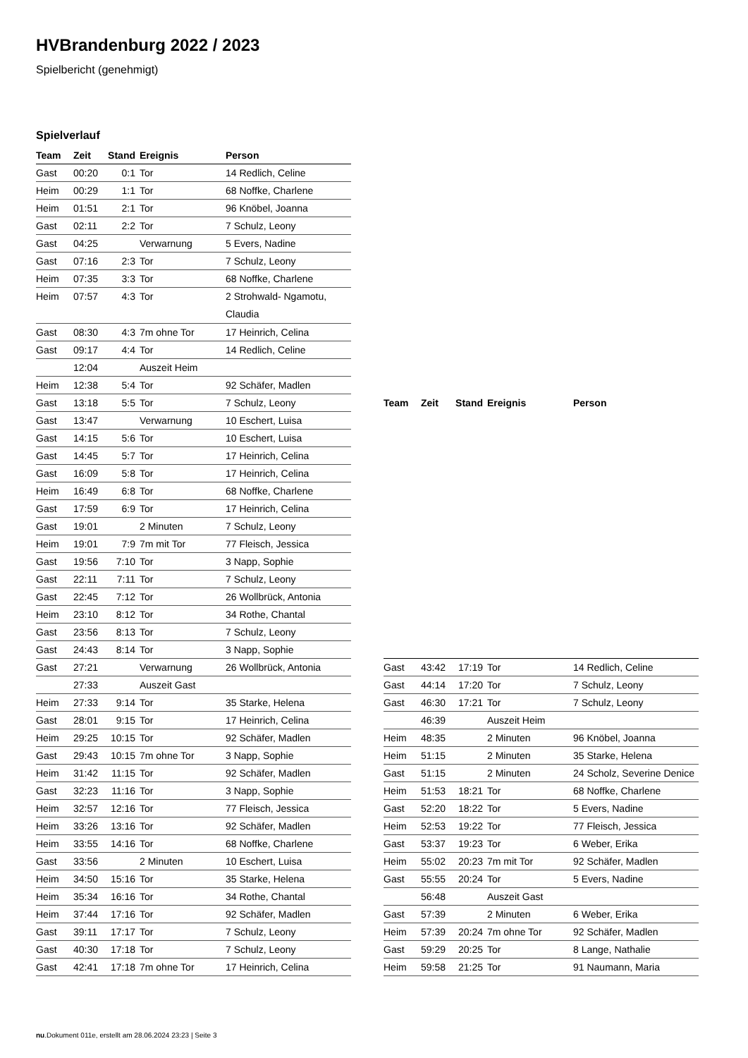HVBrandenburg 2022 / 2023
Spielbericht (genehmigt)
Spielverlauf
| Team | Zeit | Stand | Ereignis | Person |
| --- | --- | --- | --- | --- |
| Gast | 00:20 | 0:1 | Tor | 14 Redlich, Celine |
| Heim | 00:29 | 1:1 | Tor | 68 Noffke, Charlene |
| Heim | 01:51 | 2:1 | Tor | 96 Knöbel, Joanna |
| Gast | 02:11 | 2:2 | Tor | 7 Schulz, Leony |
| Gast | 04:25 | | Verwarnung | 5 Evers, Nadine |
| Gast | 07:16 | 2:3 | Tor | 7 Schulz, Leony |
| Heim | 07:35 | 3:3 | Tor | 68 Noffke, Charlene |
| Heim | 07:57 | 4:3 | Tor | 2 Strohwald- Ngamotu, Claudia |
| Gast | 08:30 | 4:3 | 7m ohne Tor | 17 Heinrich, Celina |
| Gast | 09:17 | 4:4 | Tor | 14 Redlich, Celine |
| | 12:04 | | Auszeit Heim | |
| Heim | 12:38 | 5:4 | Tor | 92 Schäfer, Madlen |
| Gast | 13:18 | 5:5 | Tor | 7 Schulz, Leony |
| Gast | 13:47 | | Verwarnung | 10 Eschert, Luisa |
| Gast | 14:15 | 5:6 | Tor | 10 Eschert, Luisa |
| Gast | 14:45 | 5:7 | Tor | 17 Heinrich, Celina |
| Gast | 16:09 | 5:8 | Tor | 17 Heinrich, Celina |
| Heim | 16:49 | 6:8 | Tor | 68 Noffke, Charlene |
| Gast | 17:59 | 6:9 | Tor | 17 Heinrich, Celina |
| Gast | 19:01 | | 2 Minuten | 7 Schulz, Leony |
| Heim | 19:01 | 7:9 | 7m mit Tor | 77 Fleisch, Jessica |
| Gast | 19:56 | 7:10 | Tor | 3 Napp, Sophie |
| Gast | 22:11 | 7:11 | Tor | 7 Schulz, Leony |
| Gast | 22:45 | 7:12 | Tor | 26 Wollbrück, Antonia |
| Heim | 23:10 | 8:12 | Tor | 34 Rothe, Chantal |
| Gast | 23:56 | 8:13 | Tor | 7 Schulz, Leony |
| Gast | 24:43 | 8:14 | Tor | 3 Napp, Sophie |
| Gast | 27:21 | | Verwarnung | 26 Wollbrück, Antonia |
| | 27:33 | | Auszeit Gast | |
| Heim | 27:33 | 9:14 | Tor | 35 Starke, Helena |
| Gast | 28:01 | 9:15 | Tor | 17 Heinrich, Celina |
| Heim | 29:25 | 10:15 | Tor | 92 Schäfer, Madlen |
| Gast | 29:43 | 10:15 | 7m ohne Tor | 3 Napp, Sophie |
| Heim | 31:42 | 11:15 | Tor | 92 Schäfer, Madlen |
| Gast | 32:23 | 11:16 | Tor | 3 Napp, Sophie |
| Heim | 32:57 | 12:16 | Tor | 77 Fleisch, Jessica |
| Heim | 33:26 | 13:16 | Tor | 92 Schäfer, Madlen |
| Heim | 33:55 | 14:16 | Tor | 68 Noffke, Charlene |
| Gast | 33:56 | | 2 Minuten | 10 Eschert, Luisa |
| Heim | 34:50 | 15:16 | Tor | 35 Starke, Helena |
| Heim | 35:34 | 16:16 | Tor | 34 Rothe, Chantal |
| Heim | 37:44 | 17:16 | Tor | 92 Schäfer, Madlen |
| Gast | 39:11 | 17:17 | Tor | 7 Schulz, Leony |
| Gast | 40:30 | 17:18 | Tor | 7 Schulz, Leony |
| Gast | 42:41 | 17:18 | 7m ohne Tor | 17 Heinrich, Celina |
| Team | Zeit | Stand | Ereignis | Person |
| --- | --- | --- | --- | --- |
| Gast | 43:42 | 17:19 | Tor | 14 Redlich, Celine |
| Gast | 44:14 | 17:20 | Tor | 7 Schulz, Leony |
| Gast | 46:30 | 17:21 | Tor | 7 Schulz, Leony |
| | 46:39 | | Auszeit Heim | |
| Heim | 48:35 | | 2 Minuten | 96 Knöbel, Joanna |
| Heim | 51:15 | | 2 Minuten | 35 Starke, Helena |
| Gast | 51:15 | | 2 Minuten | 24 Scholz, Severine Denice |
| Heim | 51:53 | 18:21 | Tor | 68 Noffke, Charlene |
| Gast | 52:20 | 18:22 | Tor | 5 Evers, Nadine |
| Heim | 52:53 | 19:22 | Tor | 77 Fleisch, Jessica |
| Gast | 53:37 | 19:23 | Tor | 6 Weber, Erika |
| Heim | 55:02 | 20:23 | 7m mit Tor | 92 Schäfer, Madlen |
| Gast | 55:55 | 20:24 | Tor | 5 Evers, Nadine |
| | 56:48 | | Auszeit Gast | |
| Gast | 57:39 | | 2 Minuten | 6 Weber, Erika |
| Heim | 57:39 | 20:24 | 7m ohne Tor | 92 Schäfer, Madlen |
| Gast | 59:29 | 20:25 | Tor | 8 Lange, Nathalie |
| Heim | 59:58 | 21:25 | Tor | 91 Naumann, Maria |
nu.Dokument 011e, erstellt am 28.06.2024 23:23 | Seite 3